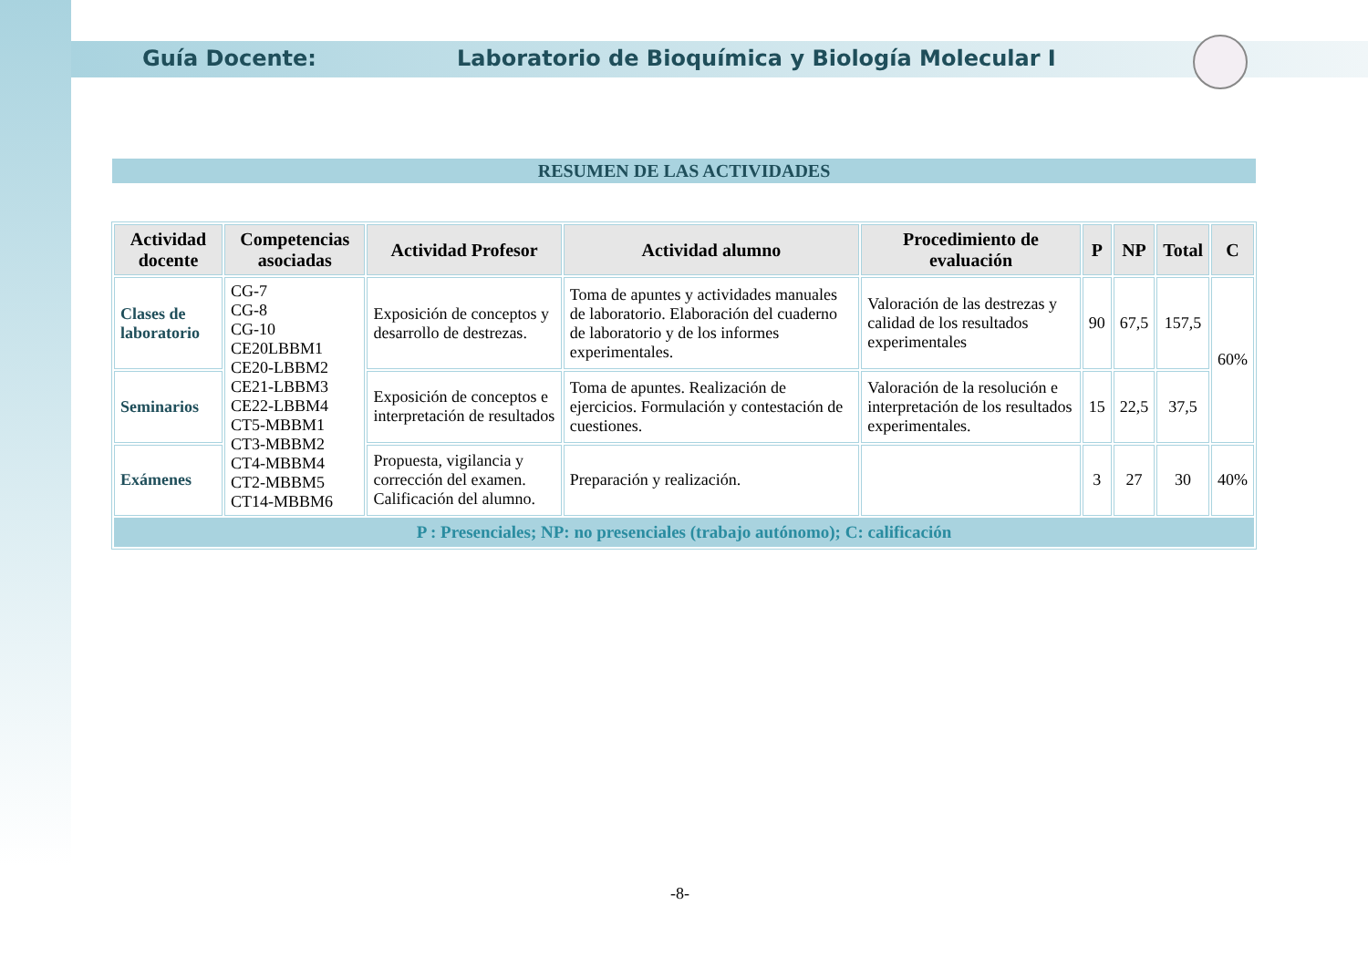Guía Docente: Laboratorio de Bioquímica y Biología Molecular I
RESUMEN DE LAS ACTIVIDADES
| Actividad docente | Competencias asociadas | Actividad Profesor | Actividad alumno | Procedimiento de evaluación | P | NP | Total | C |
| --- | --- | --- | --- | --- | --- | --- | --- | --- |
| Clases de laboratorio | CG-7 CG-8 CG-10 CE20LBBM1 CE20-LBBM2 CE21-LBBM3 CE22-LBBM4 CT5-MBBM1 CT3-MBBM2 CT4-MBBM4 CT2-MBBM5 CT14-MBBM6 | Exposición de conceptos y desarrollo de destrezas. | Toma de apuntes y actividades manuales de laboratorio. Elaboración del cuaderno de laboratorio y de los informes experimentales. | Valoración de las destrezas y calidad de los resultados experimentales | 90 | 67,5 | 157,5 | 60% |
| Seminarios | | Exposición de conceptos e interpretación de resultados | Toma de apuntes. Realización de ejercicios. Formulación y contestación de cuestiones. | Valoración de la resolución e interpretación de los resultados experimentales. | 15 | 22,5 | 37,5 | |
| Exámenes | | Propuesta, vigilancia y corrección del examen. Calificación del alumno. | Preparación y realización. | | 3 | 27 | 30 | 40% |
| P : Presenciales; NP: no presenciales (trabajo autónomo); C: calificación | | | | | | | | |
-8-